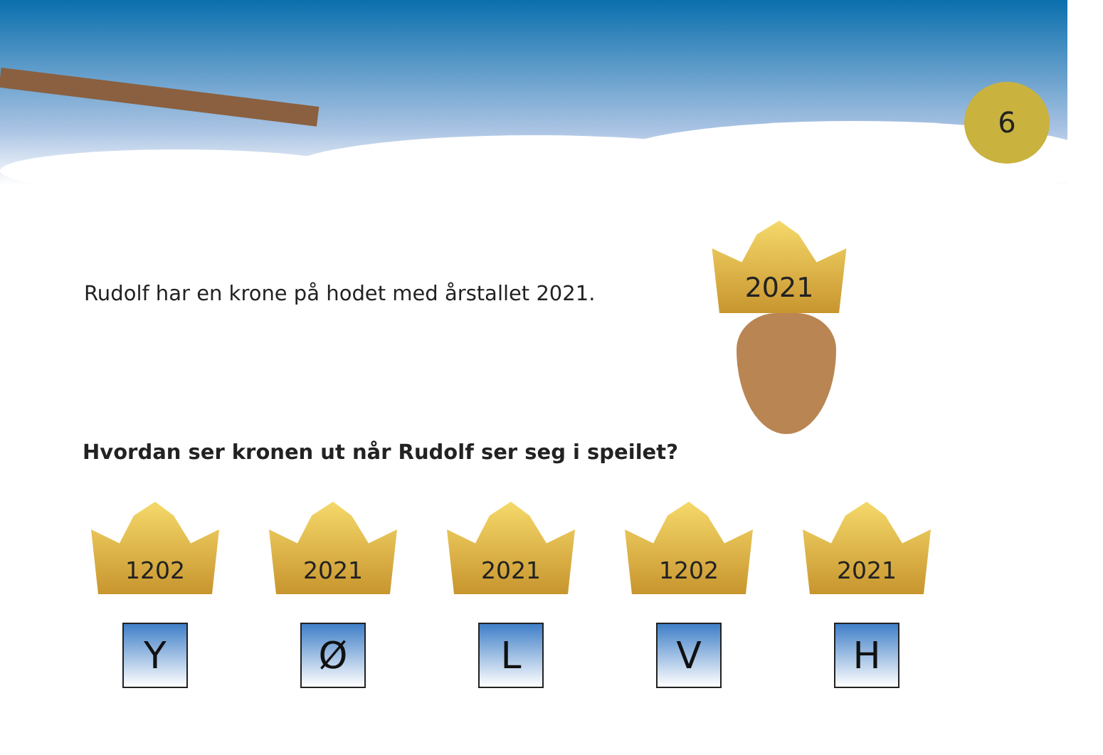6
Rudolf har en krone på hodet med årstallet 2021.
2021
Hvordan ser kronen ut når Rudolf ser seg i speilet?
1202
Y
2021
Ø
2021
L
1202
V
2021
H